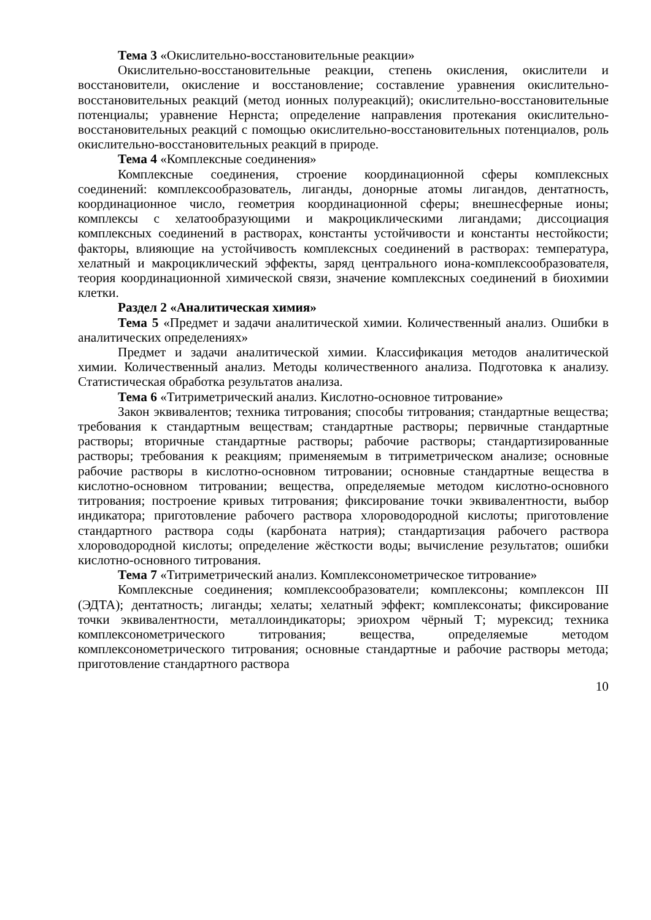Тема 3 «Окислительно-восстановительные реакции»
Окислительно-восстановительные реакции, степень окисления, окислители и восстановители, окисление и восстановление; составление уравнения окислительно-восстановительных реакций (метод ионных полуреакций); окислительно-восстановительные потенциалы; уравнение Нернста; определение направления протекания окислительно-восстановительных реакций с помощью окислительно-восстановительных потенциалов, роль окислительно-восстановительных реакций в природе.
Тема 4 «Комплексные соединения»
Комплексные соединения, строение координационной сферы комплексных соединений: комплексообразователь, лиганды, донорные атомы лигандов, дентатность, координационное число, геометрия координационной сферы; внешнесферные ионы; комплексы с хелатообразующими и макроциклическими лигандами; диссоциация комплексных соединений в растворах, константы устойчивости и константы нестойкости; факторы, влияющие на устойчивость комплексных соединений в растворах: температура, хелатный и макроциклический эффекты, заряд центрального иона-комплексообразователя, теория координационной химической связи, значение комплексных соединений в биохимии клетки.
Раздел 2 «Аналитическая химия»
Тема 5 «Предмет и задачи аналитической химии. Количественный анализ. Ошибки в аналитических определениях»
Предмет и задачи аналитической химии. Классификация методов аналитической химии. Количественный анализ. Методы количественного анализа. Подготовка к анализу. Статистическая обработка результатов анализа.
Тема 6 «Титриметрический анализ. Кислотно-основное титрование»
Закон эквивалентов; техника титрования; способы титрования; стандартные вещества; требования к стандартным веществам; стандартные растворы; первичные стандартные растворы; вторичные стандартные растворы; рабочие растворы; стандартизированные растворы; требования к реакциям; применяемым в титриметрическом анализе; основные рабочие растворы в кислотно-основном титровании; основные стандартные вещества в кислотно-основном титровании; вещества, определяемые методом кислотно-основного титрования; построение кривых титрования; фиксирование точки эквивалентности, выбор индикатора; приготовление рабочего раствора хлороводородной кислоты; приготовление стандартного раствора соды (карбоната натрия); стандартизация рабочего раствора хлороводородной кислоты; определение жёсткости воды; вычисление результатов; ошибки кислотно-основного титрования.
Тема 7 «Титриметрический анализ. Комплексонометрическое титрование»
Комплексные соединения; комплексообразователи; комплексоны; комплексон III (ЭДТА); дентатность; лиганды; хелаты; хелатный эффект; комплексонаты; фиксирование точки эквивалентности, металлоиндикаторы; эриохром чёрный Т; мурексид; техника комплексонометрического титрования; вещества, определяемые методом комплексонометрического титрования; основные стандартные и рабочие растворы метода; приготовление стандартного раствора
10